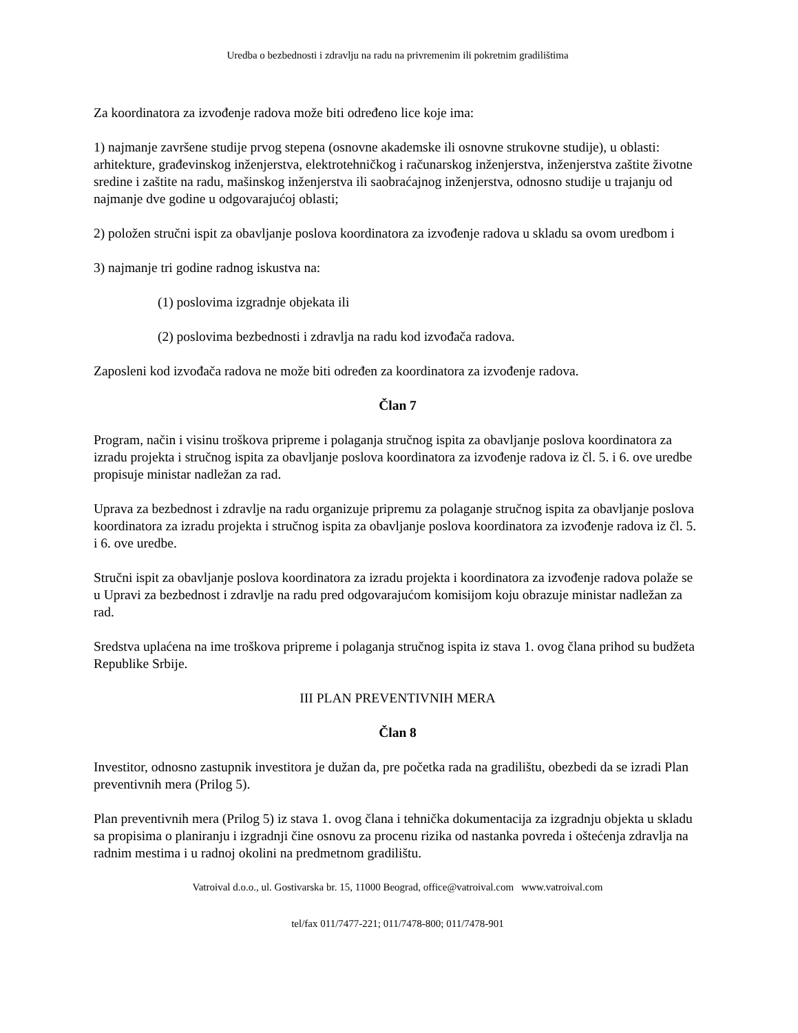Uredba o bezbednosti i zdravlju na radu na privremenim ili pokretnim gradilištima
Za koordinatora za izvođenje radova može biti određeno lice koje ima:
1) najmanje završene studije prvog stepena (osnovne akademske ili osnovne strukovne studije), u oblasti: arhitekture, građevinskog inženjerstva, elektrotehničkog i računarskog inženjerstva, inženjerstva zaštite životne sredine i zaštite na radu, mašinskog inženjerstva ili saobraćajnog inženjerstva, odnosno studije u trajanju od najmanje dve godine u odgovarajućoj oblasti;
2) položen stručni ispit za obavljanje poslova koordinatora za izvođenje radova u skladu sa ovom uredbom i
3) najmanje tri godine radnog iskustva na:
(1) poslovima izgradnje objekata ili
(2) poslovima bezbednosti i zdravlja na radu kod izvođača radova.
Zaposleni kod izvođača radova ne može biti određen za koordinatora za izvođenje radova.
Član 7
Program, način i visinu troškova pripreme i polaganja stručnog ispita za obavljanje poslova koordinatora za izradu projekta i stručnog ispita za obavljanje poslova koordinatora za izvođenje radova iz čl. 5. i 6. ove uredbe propisuje ministar nadležan za rad.
Uprava za bezbednost i zdravlje na radu organizuje pripremu za polaganje stručnog ispita za obavljanje poslova koordinatora za izradu projekta i stručnog ispita za obavljanje poslova koordinatora za izvođenje radova iz čl. 5. i 6. ove uredbe.
Stručni ispit za obavljanje poslova koordinatora za izradu projekta i koordinatora za izvođenje radova polaže se u Upravi za bezbednost i zdravlje na radu pred odgovarajućom komisijom koju obrazuje ministar nadležan za rad.
Sredstva uplaćena na ime troškova pripreme i polaganja stručnog ispita iz stava 1. ovog člana prihod su budžeta Republike Srbije.
III PLAN PREVENTIVNIH MERA
Član 8
Investitor, odnosno zastupnik investitora je dužan da, pre početka rada na gradilištu, obezbedi da se izradi Plan preventivnih mera (Prilog 5).
Plan preventivnih mera (Prilog 5) iz stava 1. ovog člana i tehnička dokumentacija za izgradnju objekta u skladu sa propisima o planiranju i izgradnji čine osnovu za procenu rizika od nastanka povreda i oštećenja zdravlja na radnim mestima i u radnoj okolini na predmetnom gradilištu.
Vatroival d.o.o., ul. Gostivarska br. 15, 11000 Beograd, office@vatroival.com www.vatroival.com
tel/fax 011/7477-221; 011/7478-800; 011/7478-901